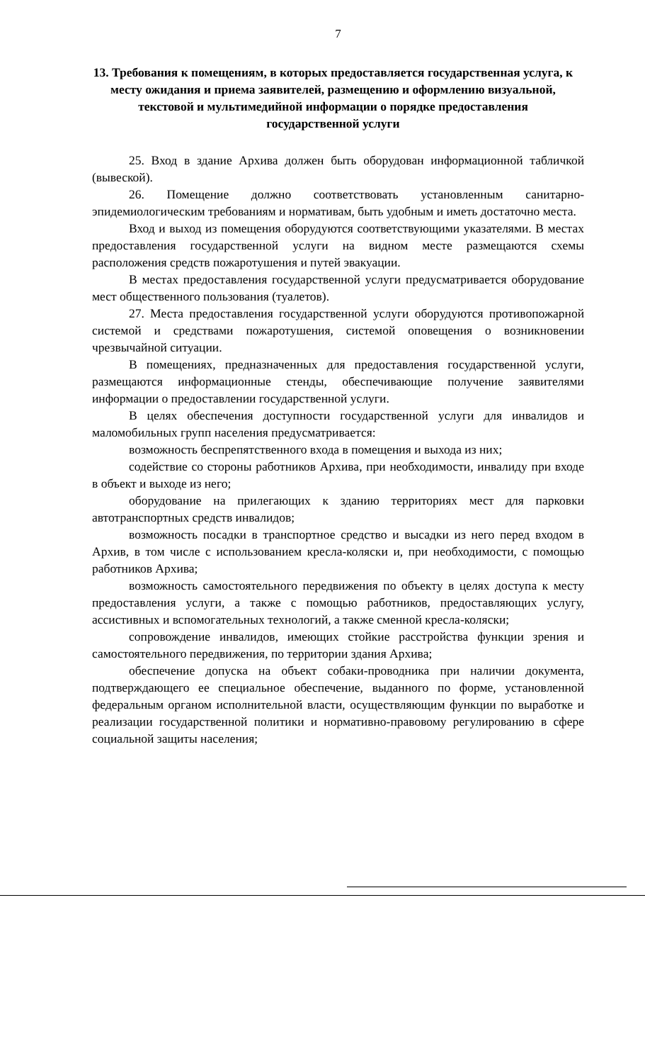7
13. Требования к помещениям, в которых предоставляется государственная услуга, к месту ожидания и приема заявителей, размещению и оформлению визуальной, текстовой и мультимедийной информации о порядке предоставления государственной услуги
25. Вход в здание Архива должен быть оборудован информационной табличкой (вывеской).
26. Помещение должно соответствовать установленным санитарно-эпидемиологическим требованиям и нормативам, быть удобным и иметь достаточно места.
Вход и выход из помещения оборудуются соответствующими указателями. В местах предоставления государственной услуги на видном месте размещаются схемы расположения средств пожаротушения и путей эвакуации.
В местах предоставления государственной услуги предусматривается оборудование мест общественного пользования (туалетов).
27. Места предоставления государственной услуги оборудуются противопожарной системой и средствами пожаротушения, системой оповещения о возникновении чрезвычайной ситуации.
В помещениях, предназначенных для предоставления государственной услуги, размещаются информационные стенды, обеспечивающие получение заявителями информации о предоставлении государственной услуги.
В целях обеспечения доступности государственной услуги для инвалидов и маломобильных групп населения предусматривается:
возможность беспрепятственного входа в помещения и выхода из них;
содействие со стороны работников Архива, при необходимости, инвалиду при входе в объект и выходе из него;
оборудование на прилегающих к зданию территориях мест для парковки автотранспортных средств инвалидов;
возможность посадки в транспортное средство и высадки из него перед входом в Архив, в том числе с использованием кресла-коляски и, при необходимости, с помощью работников Архива;
возможность самостоятельного передвижения по объекту в целях доступа к месту предоставления услуги, а также с помощью работников, предоставляющих услугу, ассистивных и вспомогательных технологий, а также сменной кресла-коляски;
сопровождение инвалидов, имеющих стойкие расстройства функции зрения и самостоятельного передвижения, по территории здания Архива;
обеспечение допуска на объект собаки-проводника при наличии документа, подтверждающего ее специальное обеспечение, выданного по форме, установленной федеральным органом исполнительной власти, осуществляющим функции по выработке и реализации государственной политики и нормативно-правовому регулированию в сфере социальной защиты населения;